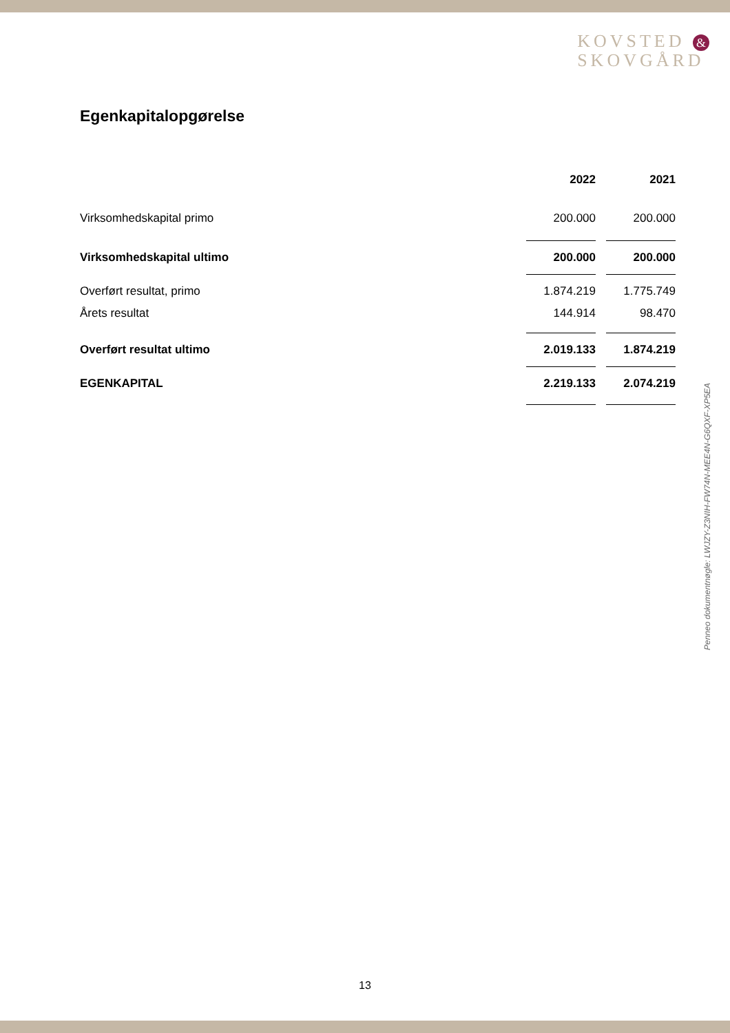KOVSTED &
SKOVGÅRD
Egenkapitalopgørelse
| | 2022 | | 2021 |
| --- | --- | --- | --- |
| Virksomhedskapital primo | 200.000 | | 200.000 |
| Virksomhedskapital ultimo | 200.000 | | 200.000 |
| Overført resultat, primo | 1.874.219 | | 1.775.749 |
| Årets resultat | 144.914 | | 98.470 |
| Overført resultat ultimo | 2.019.133 | | 1.874.219 |
| EGENKAPITAL | 2.219.133 | | 2.074.219 |
Penneo dokumentnøgle: LWJZY-Z3NIH-FW74N-MEE4N-G6QXF-XP5EA
13